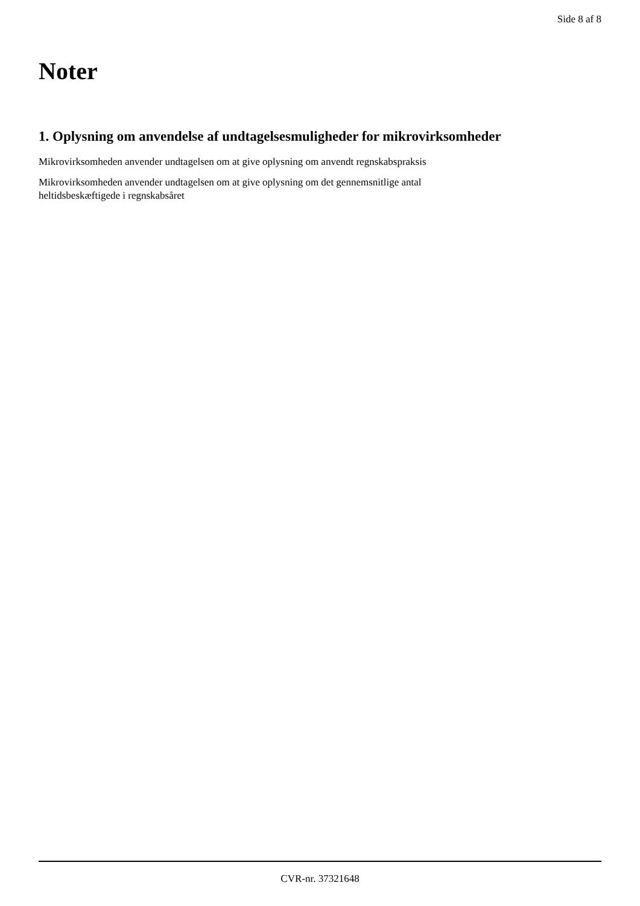Side 8 af 8
Noter
1. Oplysning om anvendelse af undtagelsesmuligheder for mikrovirksomheder
Mikrovirksomheden anvender undtagelsen om at give oplysning om anvendt regnskabspraksis
Mikrovirksomheden anvender undtagelsen om at give oplysning om det gennemsnitlige antal
heltidsbeskæftigede i regnskabsåret
CVR-nr. 37321648